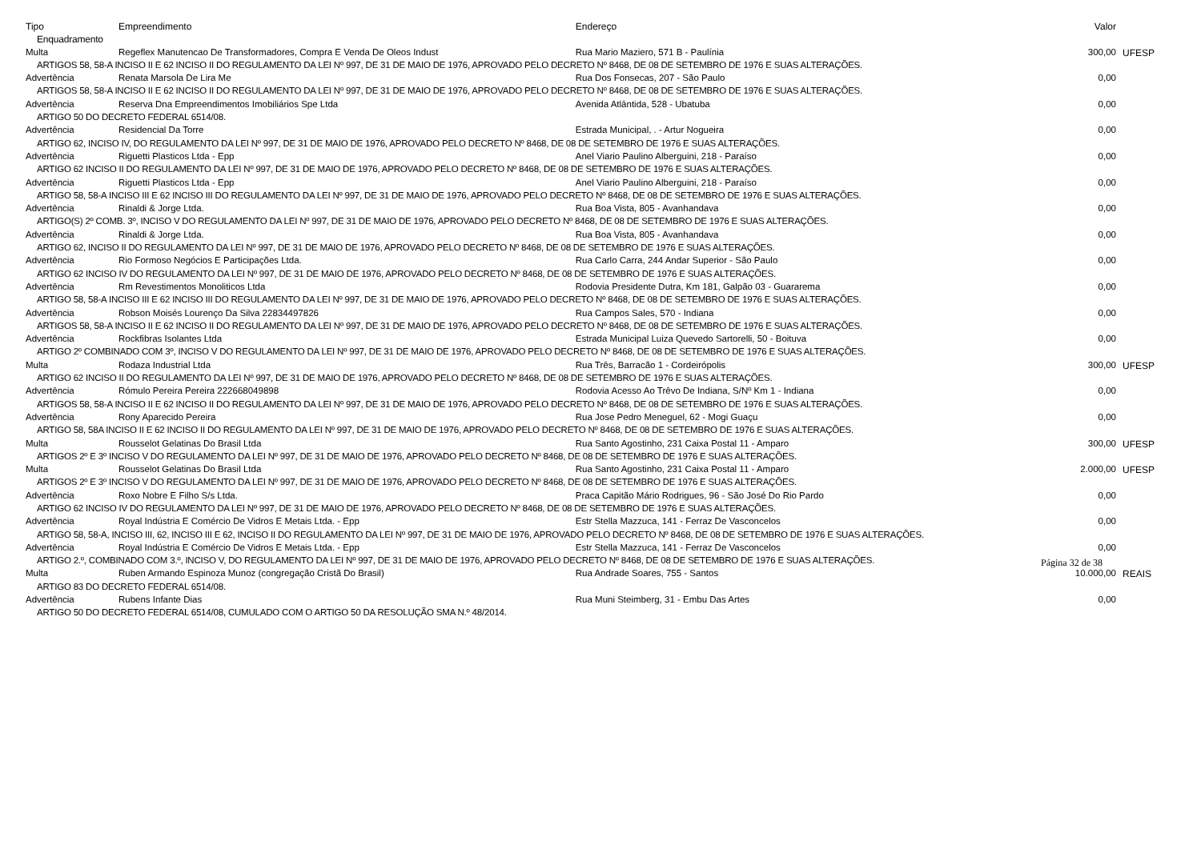| Tipo | Empreendimento | Endereço | Valor | |
| --- | --- | --- | --- | --- |
| Enquadramento | | | | |
| Multa | Regeflex Manutencao De Transformadores, Compra E Venda De Oleos Indust | Rua Mario Maziero, 571 B - Paulínia | 300,00 | UFESP |
| ARTIGOS 58, 58-A INCISO II E 62 INCISO II DO REGULAMENTO DA LEI Nº 997, DE 31 DE MAIO DE 1976, APROVADO PELO DECRETO Nº 8468, DE 08 DE SETEMBRO DE 1976 E SUAS ALTERAÇÕES. | | | | |
| Advertência | Renata Marsola De Lira Me | Rua Dos Fonsecas, 207 - São Paulo | 0,00 | |
| ARTIGOS 58, 58-A INCISO II E 62 INCISO II DO REGULAMENTO DA LEI Nº 997, DE 31 DE MAIO DE 1976, APROVADO PELO DECRETO Nº 8468, DE 08 DE SETEMBRO DE 1976 E SUAS ALTERAÇÕES. | | | | |
| Advertência | Reserva Dna Empreendimentos Imobiliários Spe Ltda | Avenida Atlântida, 528 - Ubatuba | 0,00 | |
| ARTIGO 50 DO DECRETO FEDERAL 6514/08. | | | | |
| Advertência | Residencial Da Torre | Estrada Municipal, . - Artur Nogueira | 0,00 | |
| ARTIGO 62, INCISO IV, DO REGULAMENTO DA LEI Nº 997, DE 31 DE MAIO DE 1976, APROVADO PELO DECRETO Nº 8468, DE 08 DE SETEMBRO DE 1976 E SUAS ALTERAÇÕES. | | | | |
| Advertência | Riguetti Plasticos Ltda - Epp | Anel Viario Paulino Alberguini, 218 - Paraíso | 0,00 | |
| ARTIGO 62 INCISO II DO REGULAMENTO DA LEI Nº 997, DE 31 DE MAIO DE 1976, APROVADO PELO DECRETO Nº 8468, DE 08 DE SETEMBRO DE 1976 E SUAS ALTERAÇÕES. | | | | |
| Advertência | Riguetti Plasticos Ltda - Epp | Anel Viario Paulino Alberguini, 218 - Paraíso | 0,00 | |
| ARTIGO 58, 58-A INCISO III E 62 INCISO III DO REGULAMENTO DA LEI Nº 997, DE 31 DE MAIO DE 1976, APROVADO PELO DECRETO Nº 8468, DE 08 DE SETEMBRO DE 1976 E SUAS ALTERAÇÕES. | | | | |
| Advertência | Rinaldi & Jorge Ltda. | Rua Boa Vista, 805 - Avanhandava | 0,00 | |
| ARTIGO(S) 2º COMB. 3º, INCISO V DO REGULAMENTO DA LEI Nº 997, DE 31 DE MAIO DE 1976, APROVADO PELO DECRETO Nº 8468, DE 08 DE SETEMBRO DE 1976 E SUAS ALTERAÇÕES. | | | | |
| Advertência | Rinaldi & Jorge Ltda. | Rua Boa Vista, 805 - Avanhandava | 0,00 | |
| ARTIGO 62, INCISO II DO REGULAMENTO DA LEI Nº 997, DE 31 DE MAIO DE 1976, APROVADO PELO DECRETO Nº 8468, DE 08 DE SETEMBRO DE 1976 E SUAS ALTERAÇÕES. | | | | |
| Advertência | Rio Formoso Negócios E Participações Ltda. | Rua Carlo Carra, 244 Andar Superior - São Paulo | 0,00 | |
| ARTIGO 62 INCISO IV DO REGULAMENTO DA LEI Nº 997, DE 31 DE MAIO DE 1976, APROVADO PELO DECRETO Nº 8468, DE 08 DE SETEMBRO DE 1976 E SUAS ALTERAÇÕES. | | | | |
| Advertência | Rm Revestimentos Monoliticos Ltda | Rodovia Presidente Dutra, Km 181, Galpão 03 - Guararema | 0,00 | |
| ARTIGO 58, 58-A INCISO III E 62 INCISO III DO REGULAMENTO DA LEI Nº 997, DE 31 DE MAIO DE 1976, APROVADO PELO DECRETO Nº 8468, DE 08 DE SETEMBRO DE 1976 E SUAS ALTERAÇÕES. | | | | |
| Advertência | Robson Moisés Lourenço Da Silva 22834497826 | Rua Campos Sales, 570 - Indiana | 0,00 | |
| ARTIGOS 58, 58-A INCISO II E 62 INCISO II DO REGULAMENTO DA LEI Nº 997, DE 31 DE MAIO DE 1976, APROVADO PELO DECRETO Nº 8468, DE 08 DE SETEMBRO DE 1976 E SUAS ALTERAÇÕES. | | | | |
| Advertência | Rockfibras Isolantes Ltda | Estrada Municipal Luiza Quevedo Sartorelli, 50 - Boituva | 0,00 | |
| ARTIGO 2º COMBINADO COM 3º, INCISO V DO REGULAMENTO DA LEI Nº 997, DE 31 DE MAIO DE 1976, APROVADO PELO DECRETO Nº 8468, DE 08 DE SETEMBRO DE 1976 E SUAS ALTERAÇÕES. | | | | |
| Multa | Rodaza Industrial Ltda | Rua Três, Barracão 1 - Cordeirópolis | 300,00 | UFESP |
| ARTIGO 62 INCISO II DO REGULAMENTO DA LEI Nº 997, DE 31 DE MAIO DE 1976, APROVADO PELO DECRETO Nº 8468, DE 08 DE SETEMBRO DE 1976 E SUAS ALTERAÇÕES. | | | | |
| Advertência | Rómulo Pereira Pereira 222668049898 | Rodovia Acesso Ao Trêvo De Indiana, S/Nº Km 1 - Indiana | 0,00 | |
| ARTIGOS 58, 58-A INCISO II E 62 INCISO II DO REGULAMENTO DA LEI Nº 997, DE 31 DE MAIO DE 1976, APROVADO PELO DECRETO Nº 8468, DE 08 DE SETEMBRO DE 1976 E SUAS ALTERAÇÕES. | | | | |
| Advertência | Rony Aparecido Pereira | Rua Jose Pedro Meneguel, 62 - Mogi Guaçu | 0,00 | |
| ARTIGO 58, 58A INCISO II E 62 INCISO II DO REGULAMENTO DA LEI Nº 997, DE 31 DE MAIO DE 1976, APROVADO PELO DECRETO Nº 8468, DE 08 DE SETEMBRO DE 1976 E SUAS ALTERAÇÕES. | | | | |
| Multa | Rousselot Gelatinas Do Brasil Ltda | Rua Santo Agostinho, 231 Caixa Postal 11 - Amparo | 300,00 | UFESP |
| ARTIGOS 2º E 3º INCISO V DO REGULAMENTO DA LEI Nº 997, DE 31 DE MAIO DE 1976, APROVADO PELO DECRETO Nº 8468, DE 08 DE SETEMBRO DE 1976 E SUAS ALTERAÇÕES. | | | | |
| Multa | Rousselot Gelatinas Do Brasil Ltda | Rua Santo Agostinho, 231 Caixa Postal 11 - Amparo | 2.000,00 | UFESP |
| ARTIGOS 2º E 3º INCISO V DO REGULAMENTO DA LEI Nº 997, DE 31 DE MAIO DE 1976, APROVADO PELO DECRETO Nº 8468, DE 08 DE SETEMBRO DE 1976 E SUAS ALTERAÇÕES. | | | | |
| Advertência | Roxo Nobre E Filho S/s Ltda. | Praca Capitão Mário Rodrigues, 96 - São José Do Rio Pardo | 0,00 | |
| ARTIGO 62 INCISO IV DO REGULAMENTO DA LEI Nº 997, DE 31 DE MAIO DE 1976, APROVADO PELO DECRETO Nº 8468, DE 08 DE SETEMBRO DE 1976 E SUAS ALTERAÇÕES. | | | | |
| Advertência | Royal Indústria E Comércio De Vidros E Metais Ltda. - Epp | Estr Stella Mazzuca, 141 - Ferraz De Vasconcelos | 0,00 | |
| ARTIGO 58, 58-A, INCISO III, 62, INCISO III E 62, INCISO II DO REGULAMENTO DA LEI Nº 997, DE 31 DE MAIO DE 1976, APROVADO PELO DECRETO Nº 8468, DE 08 DE SETEMBRO DE 1976 E SUAS ALTERAÇÕES. | | | | |
| Advertência | Royal Indústria E Comércio De Vidros E Metais Ltda. - Epp | Estr Stella Mazzuca, 141 - Ferraz De Vasconcelos | 0,00 | |
| ARTIGO 2.º, COMBINADO COM 3.º, INCISO V, DO REGULAMENTO DA LEI Nº 997, DE 31 DE MAIO DE 1976, APROVADO PELO DECRETO Nº 8468, DE 08 DE SETEMBRO DE 1976 E SUAS ALTERAÇÕES. | | | | |
| Multa | Ruben Armando Espinoza Munoz (congregação Cristã Do Brasil) | Rua Andrade Soares, 755 - Santos | 10.000,00 | REAIS |
| ARTIGO 83 DO DECRETO FEDERAL 6514/08. | | | | |
| Advertência | Rubens Infante Dias | Rua Muni Steimberg, 31 - Embu Das Artes | 0,00 | |
| ARTIGO 50 DO DECRETO FEDERAL 6514/08, CUMULADO COM O ARTIGO 50 DA RESOLUÇÃO SMA N.º 48/2014. | | | | |
Página 32 de 38